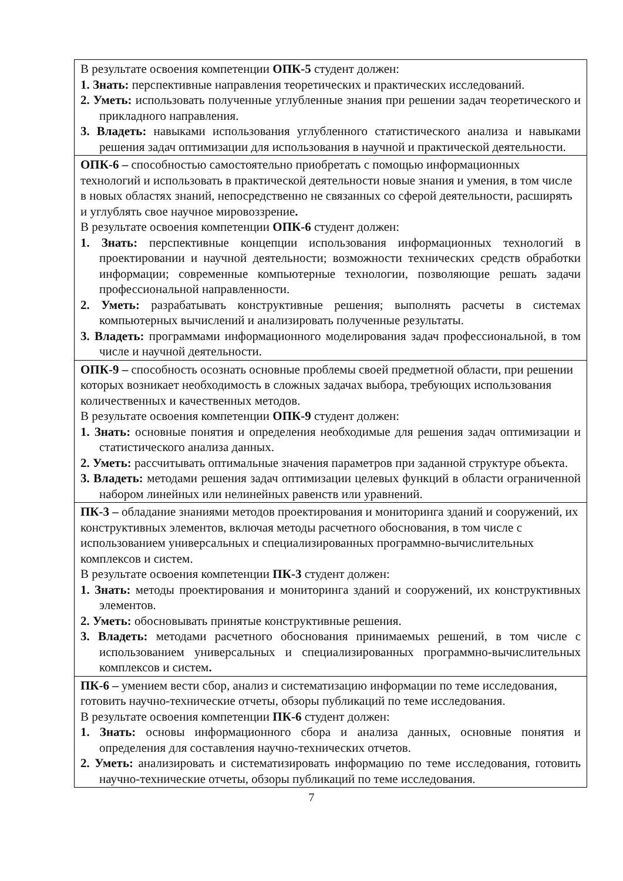| В результате освоения компетенции ОПК-5 студент должен: 1. Знать: перспективные направления теоретических и практических исследований. 2. Уметь: использовать полученные углубленные знания при решении задач теоретического и прикладного направления. 3. Владеть: навыками использования углубленного статистического анализа и навыками решения задач оптимизации для использования в научной и практической деятельности. |
| ОПК-6 – способностью самостоятельно приобретать с помощью информационных технологий и использовать в практической деятельности новые знания и умения, в том числе в новых областях знаний, непосредственно не связанных со сферой деятельности, расширять и углублять свое научное мировоззрение . В результате освоения компетенции ОПК-6 студент должен: 1. Знать: перспективные концепции использования информационных технологий в проектировании и научной деятельности; возможности технических средств обработки информации; современные компьютерные технологии, позволяющие решать задачи профессиональной направленности. 2. Уметь: разрабатывать конструктивные решения; выполнять расчеты в системах компьютерных вычислений и анализировать полученные результаты. 3. Владеть: программами информационного моделирования задач профессиональной, в том числе и научной деятельности. |
| ОПК-9 – способность осознать основные проблемы своей предметной области, при решении которых возникает необходимость в сложных задачах выбора, требующих использования количественных и качественных методов. В результате освоения компетенции ОПК-9 студент должен: 1. Знать: основные понятия и определения необходимые для решения задач оптимизации и статистического анализа данных. 2. Уметь: рассчитывать оптимальные значения параметров при заданной структуре объекта. 3. Владеть: методами решения задач оптимизации целевых функций в области ограниченной набором линейных или нелинейных равенств или уравнений. |
| ПК-3 – обладание знаниями методов проектирования и мониторинга зданий и сооружений, их конструктивных элементов, включая методы расчетного обоснования, в том числе с использованием универсальных и специализированных программно-вычислительных комплексов и систем. В результате освоения компетенции ПК-3 студент должен: 1. Знать: методы проектирования и мониторинга зданий и сооружений, их конструктивных элементов. 2. Уметь: обосновывать принятые конструктивные решения. 3. Владеть: методами расчетного обоснования принимаемых решений, в том числе с использованием универсальных и специализированных программно-вычислительных комплексов и систем . |
| ПК-6 – умением вести сбор, анализ и систематизацию информации по теме исследования, готовить научно-технические отчеты, обзоры публикаций по теме исследования. В результате освоения компетенции ПК-6 студент должен: 1. Знать: основы информационного сбора и анализа данных, основные понятия и определения для составления научно-технических отчетов. 2. Уметь: анализировать и систематизировать информацию по теме исследования, готовить научно-технические отчеты, обзоры публикаций по теме исследования. |
7